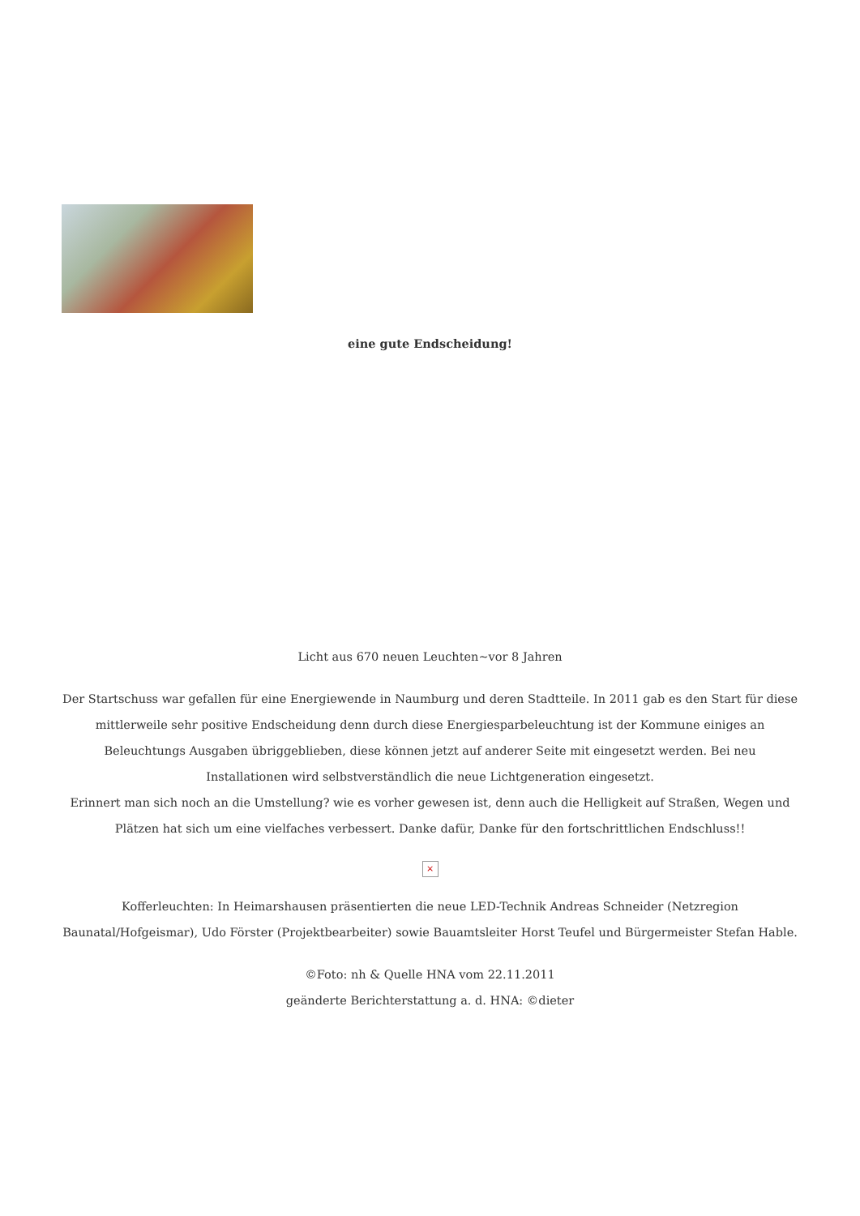eine gute Endscheidung!
Licht aus 670 neuen Leuchten~vor 8 Jahren
Der Startschuss war gefallen für eine Energiewende in Naumburg und deren Stadtteile. In 2011 gab es den Start für diese mittlerweile sehr positive Endscheidung denn durch diese Energiesparbeleuchtung ist der Kommune einiges an Beleuchtungs Ausgaben übriggeblieben, diese können jetzt auf anderer Seite mit eingesetzt werden. Bei neu Installationen wird selbstverständlich die neue Lichtgeneration eingesetzt.
Erinnert man sich noch an die Umstellung? wie es vorher gewesen ist, denn auch die Helligkeit auf Straßen, Wegen und Plätzen hat sich um eine vielfaches verbessert. Danke dafür, Danke für den fortschrittlichen Endschluss!!
×
Kofferleuchten: In Heimarshausen präsentierten die neue LED-Technik Andreas Schneider (Netzregion Baunatal/Hofgeismar), Udo Förster (Projektbearbeiter) sowie Bauamtsleiter Horst Teufel und Bürgermeister Stefan Hable.
©Foto: nh & Quelle HNA vom 22.11.2011
geänderte Berichterstattung a. d. HNA: ©dieter